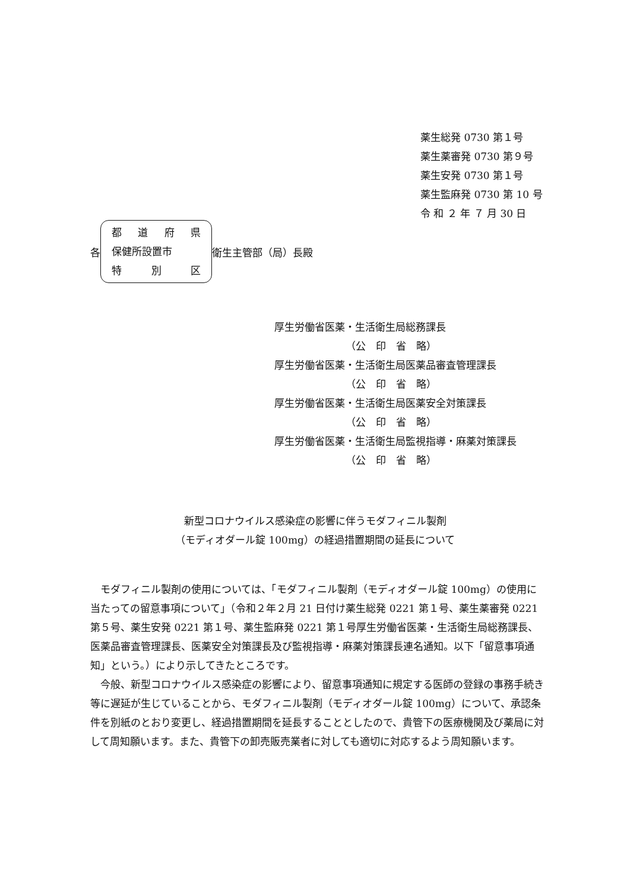薬生総発 0730 第１号
薬生薬審発 0730 第９号
薬生安発 0730 第１号
薬生監麻発 0730 第 10 号
令 和 ２ 年 ７ 月 30 日
各
都道府県
保健所設置市
特 別 区
衛生主管部（局）長殿
厚生労働省医薬・生活衛生局総務課長
（公　印　省　略）
厚生労働省医薬・生活衛生局医薬品審査管理課長
（公　印　省　略）
厚生労働省医薬・生活衛生局医薬安全対策課長
（公　印　省　略）
厚生労働省医薬・生活衛生局監視指導・麻薬対策課長
（公　印　省　略）
新型コロナウイルス感染症の影響に伴うモダフィニル製剤
（モディオダール錠 100mg）の経過措置期間の延長について
モダフィニル製剤の使用については、「モダフィニル製剤（モディオダール錠 100mg）の使用に当たっての留意事項について」（令和２年２月 21 日付け薬生総発 0221 第１号、薬生薬審発 0221 第５号、薬生安発 0221 第１号、薬生監麻発 0221 第１号厚生労働省医薬・生活衛生局総務課長、医薬品審査管理課長、医薬安全対策課長及び監視指導・麻薬対策課長連名通知。以下「留意事項通知」という。）により示してきたところです。
今般、新型コロナウイルス感染症の影響により、留意事項通知に規定する医師の登録の事務手続き等に遅延が生じていることから、モダフィニル製剤（モディオダール錠 100mg）について、承認条件を別紙のとおり変更し、経過措置期間を延長することとしたので、貴管下の医療機関及び薬局に対して周知願います。また、貴管下の卸売販売業者に対しても適切に対応するよう周知願います。